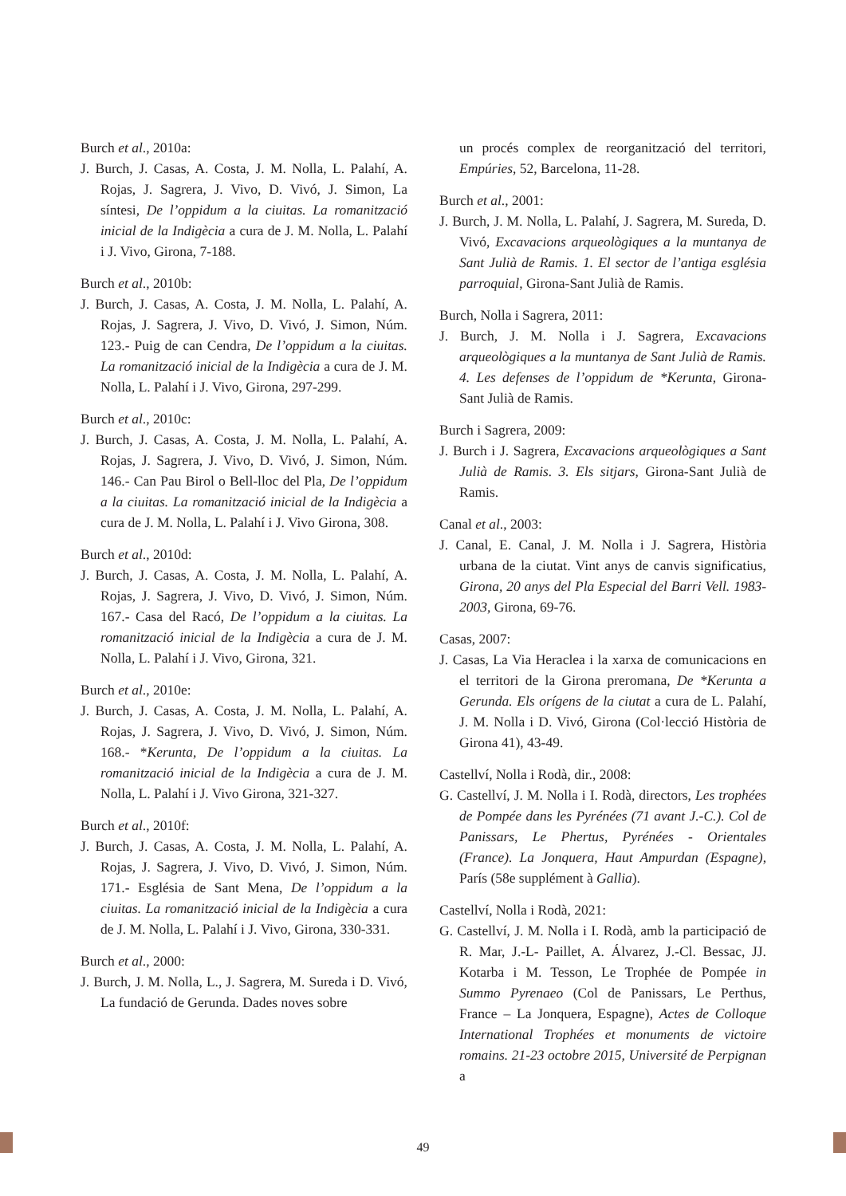Burch et al., 2010a:
J. Burch, J. Casas, A. Costa, J. M. Nolla, L. Palahí, A. Rojas, J. Sagrera, J. Vivo, D. Vivó, J. Simon, La síntesi, De l’oppidum a la ciuitas. La romanització inicial de la Indigècia a cura de J. M. Nolla, L. Palahí i J. Vivo, Girona, 7-188.
Burch et al., 2010b:
J. Burch, J. Casas, A. Costa, J. M. Nolla, L. Palahí, A. Rojas, J. Sagrera, J. Vivo, D. Vivó, J. Simon, Núm. 123.- Puig de can Cendra, De l’oppidum a la ciuitas. La romanització inicial de la Indigècia a cura de J. M. Nolla, L. Palahí i J. Vivo, Girona, 297-299.
Burch et al., 2010c:
J. Burch, J. Casas, A. Costa, J. M. Nolla, L. Palahí, A. Rojas, J. Sagrera, J. Vivo, D. Vivó, J. Simon, Núm. 146.- Can Pau Birol o Bell-lloc del Pla, De l’oppidum a la ciuitas. La romanització inicial de la Indigècia a cura de J. M. Nolla, L. Palahí i J. Vivo Girona, 308.
Burch et al., 2010d:
J. Burch, J. Casas, A. Costa, J. M. Nolla, L. Palahí, A. Rojas, J. Sagrera, J. Vivo, D. Vivó, J. Simon, Núm. 167.- Casa del Racó, De l’oppidum a la ciuitas. La romanització inicial de la Indigècia a cura de J. M. Nolla, L. Palahí i J. Vivo, Girona, 321.
Burch et al., 2010e:
J. Burch, J. Casas, A. Costa, J. M. Nolla, L. Palahí, A. Rojas, J. Sagrera, J. Vivo, D. Vivó, J. Simon, Núm. 168.- *Kerunta, De l’oppidum a la ciuitas. La romanització inicial de la Indigècia a cura de J. M. Nolla, L. Palahí i J. Vivo Girona, 321-327.
Burch et al., 2010f:
J. Burch, J. Casas, A. Costa, J. M. Nolla, L. Palahí, A. Rojas, J. Sagrera, J. Vivo, D. Vivó, J. Simon, Núm. 171.- Església de Sant Mena, De l’oppidum a la ciuitas. La romanització inicial de la Indigècia a cura de J. M. Nolla, L. Palahí i J. Vivo, Girona, 330-331.
Burch et al., 2000:
J. Burch, J. M. Nolla, L., J. Sagrera, M. Sureda i D. Vivó, La fundació de Gerunda. Dades noves sobre
un procés complex de reorganització del territori, Empúries, 52, Barcelona, 11-28.
Burch et al., 2001:
J. Burch, J. M. Nolla, L. Palahí, J. Sagrera, M. Sureda, D. Vivó, Excavacions arqueològiques a la muntanya de Sant Julià de Ramis. 1. El sector de l’antiga església parroquial, Girona-Sant Julià de Ramis.
Burch, Nolla i Sagrera, 2011:
J. Burch, J. M. Nolla i J. Sagrera, Excavacions arqueològiques a la muntanya de Sant Julià de Ramis. 4. Les defenses de l’oppidum de *Kerunta, Girona-Sant Julià de Ramis.
Burch i Sagrera, 2009:
J. Burch i J. Sagrera, Excavacions arqueològiques a Sant Julià de Ramis. 3. Els sitjars, Girona-Sant Julià de Ramis.
Canal et al., 2003:
J. Canal, E. Canal, J. M. Nolla i J. Sagrera, Història urbana de la ciutat. Vint anys de canvis significatius, Girona, 20 anys del Pla Especial del Barri Vell. 1983-2003, Girona, 69-76.
Casas, 2007:
J. Casas, La Via Heraclea i la xarxa de comunicacions en el territori de la Girona preromana, De *Kerunta a Gerunda. Els orígens de la ciutat a cura de L. Palahí, J. M. Nolla i D. Vivó, Girona (Col·lecció Història de Girona 41), 43-49.
Castellví, Nolla i Rodà, dir., 2008:
G. Castellví, J. M. Nolla i I. Rodà, directors, Les trophées de Pompée dans les Pyrénées (71 avant J.-C.). Col de Panissars, Le Phertus, Pyrénées - Orientales (France). La Jonquera, Haut Ampurdan (Espagne), París (58e supplément à Gallia).
Castellví, Nolla i Rodà, 2021:
G. Castellví, J. M. Nolla i I. Rodà, amb la participació de R. Mar, J.-L- Paillet, A. Álvarez, J.-Cl. Bessac, JJ. Kotarba i M. Tesson, Le Trophée de Pompée in Summo Pyrenaeo (Col de Panissars, Le Perthus, France – La Jonquera, Espagne), Actes de Colloque International Trophées et monuments de victoire romains. 21-23 octobre 2015, Université de Perpignan a
49